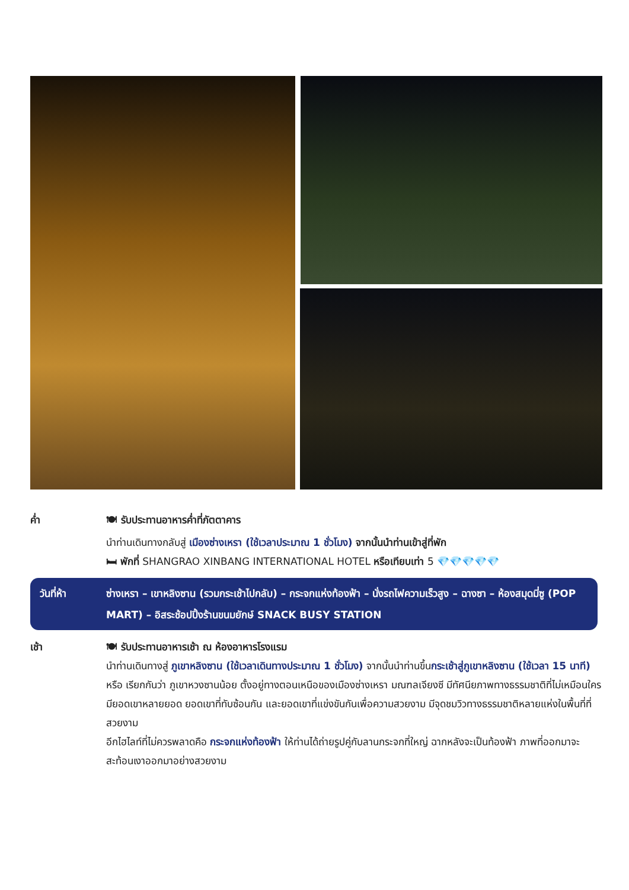ค่ำ 🍽 รับประทานอาหารค่ำที่ภัตตาคาร
นำท่านเดินทางกลับสู่ เมืองซ่างเหรา (ใช้เวลาประมาณ 1 ชั่วโมง) จากนั้นนำท่านเข้าสู่ที่พัก
🛏 พักที่ SHANGRAO XINBANG INTERNATIONAL HOTEL หรือเทียบเท่า 5 💎💎💎💎💎
วันที่ห้า ซ่างเหรา – เขาหลิงซาน (รวมกระเช้าไปกลับ) – กระจกแห่งท้องฟ้า – นั่งรถไฟความเร็วสูง – ฉางซา – ห้องสมุดมี่ซู (POP MART) – อิสระช้อปปิ้งร้านขนมยักษ์ SNACK BUSY STATION
เช้า 🍽 รับประทานอาหารเช้า ณ ห้องอาหารโรงแรม
นำท่านเดินทางสู่ ภูเขาหลิงซาน (ใช้เวลาเดินทางประมาณ 1 ชั่วโมง) จากนั้นนำท่านขึ้นกระเช้าสู่ภูเขาหลิงซาน (ใช้เวลา 15 นาที) หรือ เรียกกันว่า ภูเขาหวงซานน้อย ตั้งอยู่ทางตอนเหนือของเมืองซ่างเหรา มณฑลเจียงซี มีทัศนียภาพทางธรรมชาติที่ไม่เหมือนใคร มียอดเขาหลายยอด ยอดเขาที่ทับซ้อนกัน และยอดเขาที่แข่งขันกันเพื่อความสวยงาม มีจุดชมวิวทางธรรมชาติหลายแห่งในพื้นที่ที่สวยงาม
อีกไฮไลท์ที่ไม่ควรพลาดคือ กระจกแห่งท้องฟ้า ให้ท่านได้ถ่ายรูปคู่กับลานกระจกที่ใหญ่ ฉากหลังจะเป็นท้องฟ้า ภาพที่ออกมาจะสะท้อนเงาออกมาอย่างสวยงาม